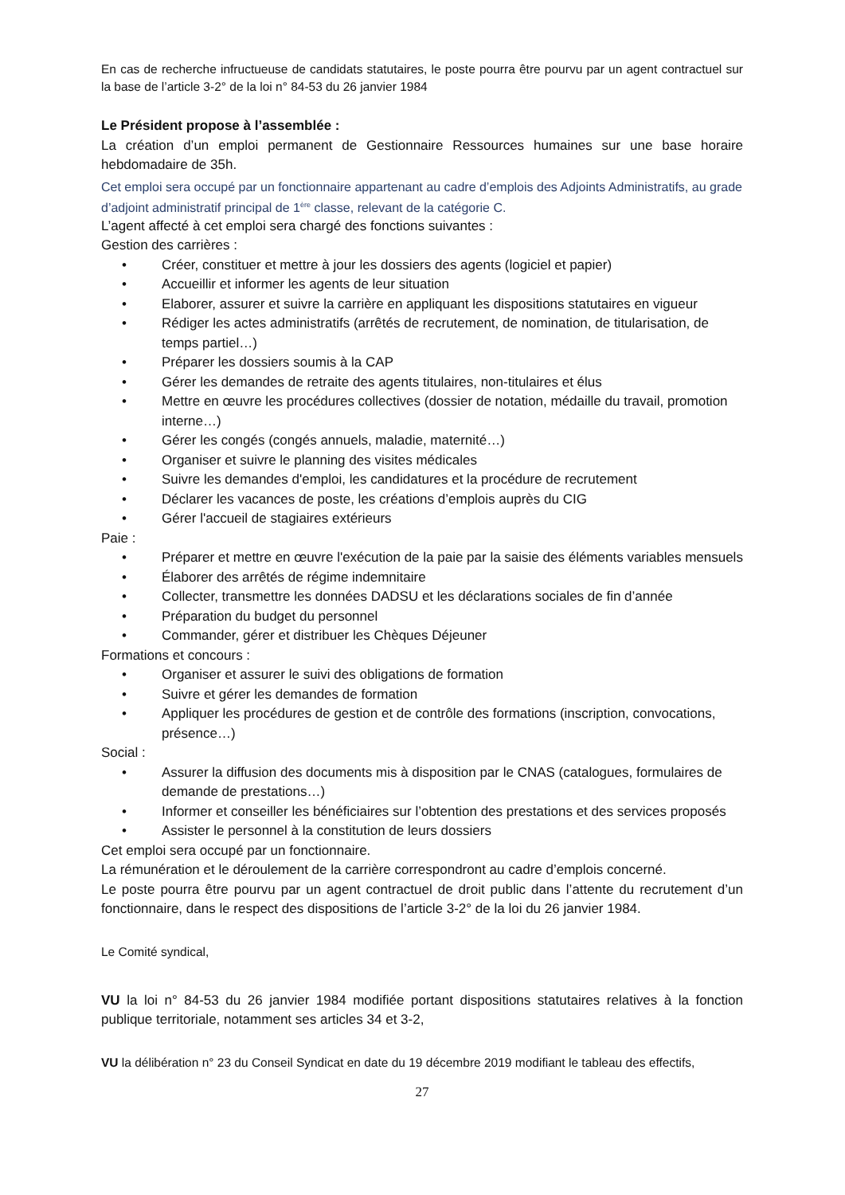En cas de recherche infructueuse de candidats statutaires, le poste pourra être pourvu par un agent contractuel sur la base de l’article 3-2° de la loi n° 84-53 du 26 janvier 1984
Le Président propose à l’assemblée :
La création d’un emploi permanent de Gestionnaire Ressources humaines sur une base horaire hebdomadaire de 35h.
Cet emploi sera occupé par un fonctionnaire appartenant au cadre d’emplois des Adjoints Administratifs, au grade d’adjoint administratif principal de 1<sup>ère</sup> classe, relevant de la catégorie C.
L’agent affecté à cet emploi sera chargé des fonctions suivantes :
Gestion des carrières :
• Créer, constituer et mettre à jour les dossiers des agents (logiciel et papier)
• Accueillir et informer les agents de leur situation
• Elaborer, assurer et suivre la carrière en appliquant les dispositions statutaires en vigueur
• Rédiger les actes administratifs (arrêtés de recrutement, de nomination, de titularisation, de temps partiel…)
• Préparer les dossiers soumis à la CAP
• Gérer les demandes de retraite des agents titulaires, non-titulaires et élus
• Mettre en œuvre les procédures collectives (dossier de notation, médaille du travail, promotion interne…)
• Gérer les congés (congés annuels, maladie, maternité…)
• Organiser et suivre le planning des visites médicales
• Suivre les demandes d'emploi, les candidatures et la procédure de recrutement
• Déclarer les vacances de poste, les créations d’emplois auprès du CIG
• Gérer l'accueil de stagiaires extérieurs
Paie :
• Préparer et mettre en œuvre l'exécution de la paie par la saisie des éléments variables mensuels
• Élaborer des arrêtés de régime indemnitaire
• Collecter, transmettre les données DADSU et les déclarations sociales de fin d’année
• Préparation du budget du personnel
• Commander, gérer et distribuer les Chèques Déjeuner
Formations et concours :
• Organiser et assurer le suivi des obligations de formation
• Suivre et gérer les demandes de formation
• Appliquer les procédures de gestion et de contrôle des formations (inscription, convocations, présence…)
Social :
• Assurer la diffusion des documents mis à disposition par le CNAS (catalogues, formulaires de demande de prestations…)
• Informer et conseiller les bénéficiaires sur l’obtention des prestations et des services proposés
• Assister le personnel à la constitution de leurs dossiers
Cet emploi sera occupé par un fonctionnaire.
La rémunération et le déroulement de la carrière correspondront au cadre d’emplois concerné.
Le poste pourra être pourvu par un agent contractuel de droit public dans l’attente du recrutement d’un fonctionnaire, dans le respect des dispositions de l’article 3-2° de la loi du 26 janvier 1984.
Le Comité syndical,
VU la loi n° 84-53 du 26 janvier 1984 modifiée portant dispositions statutaires relatives à la fonction publique territoriale, notamment ses articles 34 et 3-2,
VU la délibération n° 23 du Conseil Syndicat en date du 19 décembre 2019 modifiant le tableau des effectifs,
27